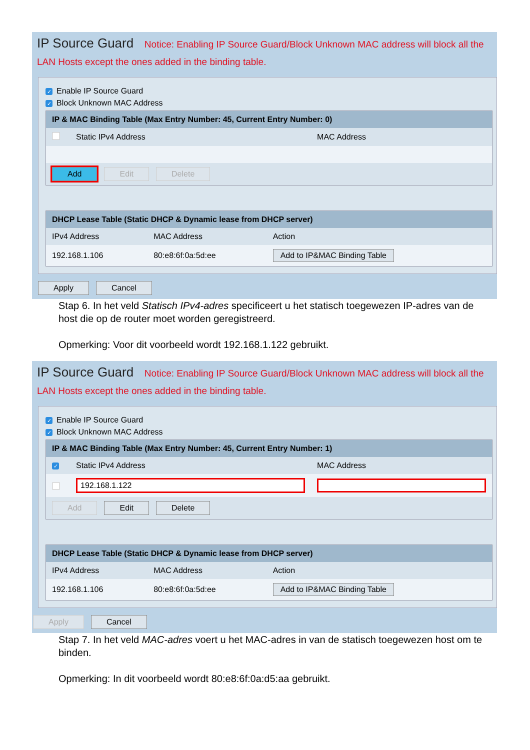IP Source Guard Notice: Enabling IP Source Guard/Block Unknown MAC address will block all the LAN Hosts except the ones added in the binding table.
✓ Enable IP Source Guard
✓ Block Unknown MAC Address
| IP & MAC Binding Table (Max Entry Number: 45, Current Entry Number: 0) | | |
| --- | --- | --- |
| | Static IPv4 Address | MAC Address |
| Add Edit Delete | | |
| DHCP Lease Table (Static DHCP & Dynamic lease from DHCP server) | | |
| --- | --- | --- |
| IPv4 Address | MAC Address | Action |
| 192.168.1.106 | 80:e8:6f:0a:5d:ee | Add to IP&MAC Binding Table |
Apply Cancel
Stap 6. In het veld Statisch IPv4-adres specificeert u het statisch toegewezen IP-adres van de host die op de router moet worden geregistreerd.
Opmerking: Voor dit voorbeeld wordt 192.168.1.122 gebruikt.
IP Source Guard Notice: Enabling IP Source Guard/Block Unknown MAC address will block all the LAN Hosts except the ones added in the binding table.
✓ Enable IP Source Guard
✓ Block Unknown MAC Address
| IP & MAC Binding Table (Max Entry Number: 45, Current Entry Number: 1) | | |
| --- | --- | --- |
| ✓ | Static IPv4 Address | MAC Address |
| ✓ | 192.168.1.122 | |
| Add Edit Delete | | |
| DHCP Lease Table (Static DHCP & Dynamic lease from DHCP server) | | |
| --- | --- | --- |
| IPv4 Address | MAC Address | Action |
| 192.168.1.106 | 80:e8:6f:0a:5d:ee | Add to IP&MAC Binding Table |
Apply Cancel
Stap 7. In het veld MAC-adres voert u het MAC-adres in van de statisch toegewezen host om te binden.
Opmerking: In dit voorbeeld wordt 80:e8:6f:0a:d5:aa gebruikt.